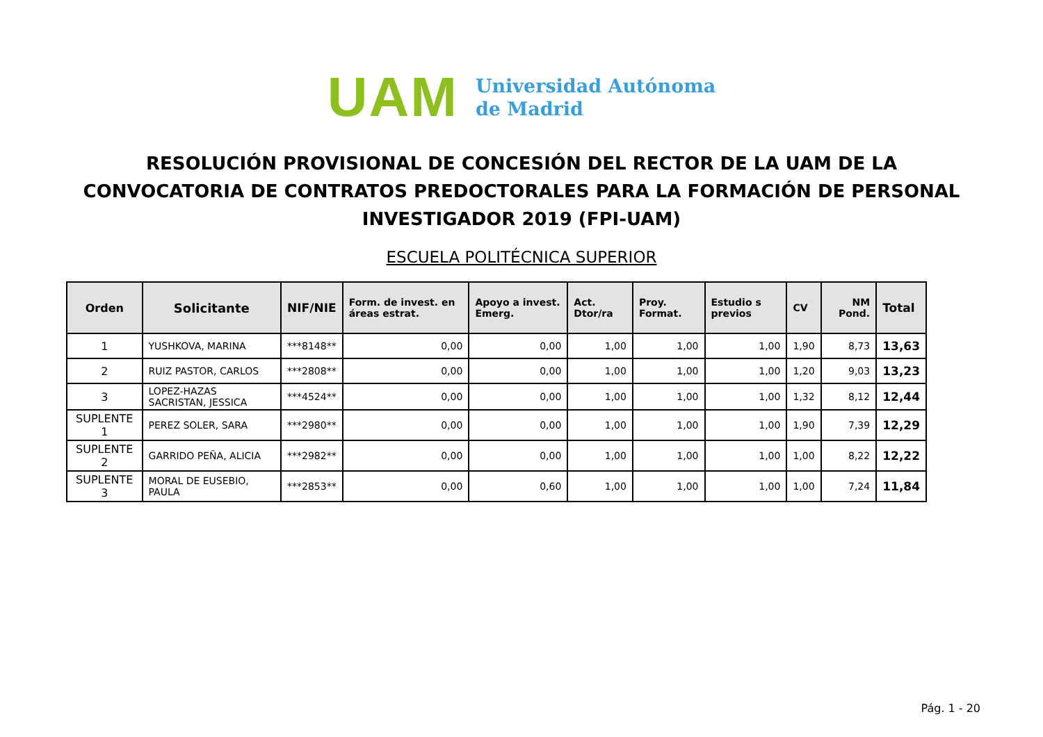UAM
Universidad Autónoma
de Madrid
RESOLUCIÓN PROVISIONAL DE CONCESIÓN DEL RECTOR DE LA UAM DE LA CONVOCATORIA DE CONTRATOS PREDOCTORALES PARA LA FORMACIÓN DE PERSONAL INVESTIGADOR 2019 (FPI-UAM)
ESCUELA POLITÉCNICA SUPERIOR
| Orden | Solicitante | NIF/NIE | Form. de invest. en áreas estrat. | Apoyo a invest. Emerg. | Act. Dtor/ra | Proy. Format. | Estudio s previos | CV | NM Pond. | Total |
| --- | --- | --- | --- | --- | --- | --- | --- | --- | --- | --- |
| 1 | YUSHKOVA, MARINA | ***8148** | 0,00 | 0,00 | 1,00 | 1,00 | 1,00 | 1,90 | 8,73 | 13,63 |
| 2 | RUIZ PASTOR, CARLOS | ***2808** | 0,00 | 0,00 | 1,00 | 1,00 | 1,00 | 1,20 | 9,03 | 13,23 |
| 3 | LOPEZ-HAZAS SACRISTAN, JESSICA | ***4524** | 0,00 | 0,00 | 1,00 | 1,00 | 1,00 | 1,32 | 8,12 | 12,44 |
| SUPLENTE 1 | PEREZ SOLER, SARA | ***2980** | 0,00 | 0,00 | 1,00 | 1,00 | 1,00 | 1,90 | 7,39 | 12,29 |
| SUPLENTE 2 | GARRIDO PEÑA, ALICIA | ***2982** | 0,00 | 0,00 | 1,00 | 1,00 | 1,00 | 1,00 | 8,22 | 12,22 |
| SUPLENTE 3 | MORAL DE EUSEBIO, PAULA | ***2853** | 0,00 | 0,60 | 1,00 | 1,00 | 1,00 | 1,00 | 7,24 | 11,84 |
Pág. 1 - 20